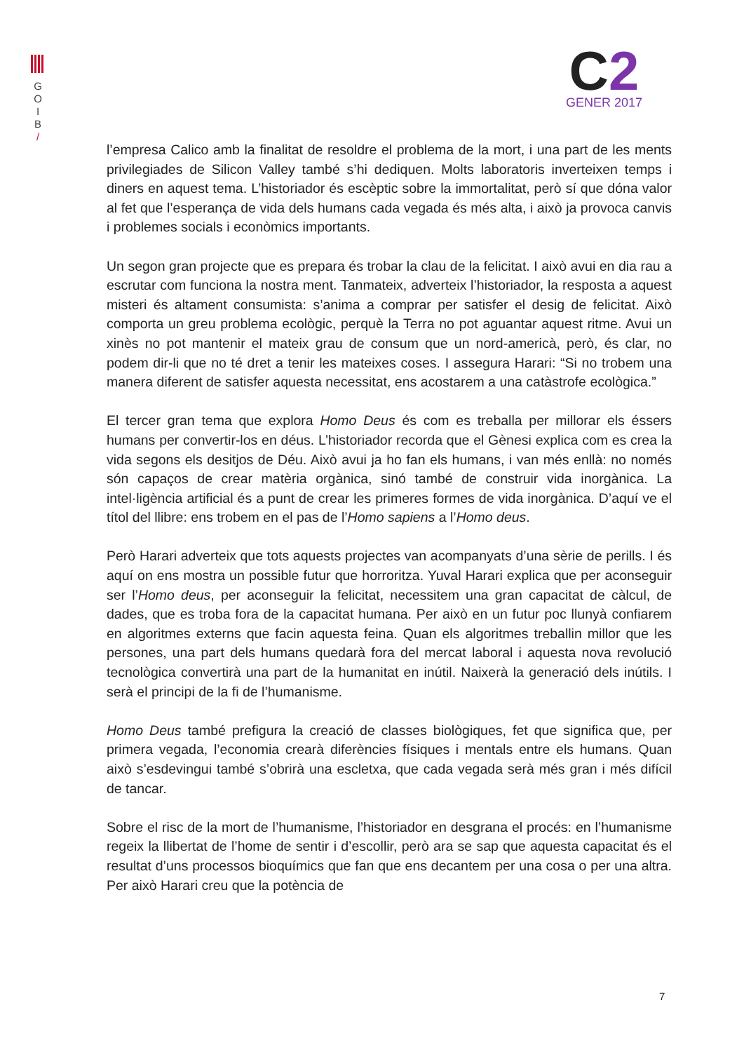G
O
I
B
/
C2
GENER 2017
l’empresa Calico amb la finalitat de resoldre el problema de la mort, i una part de les ments privilegiades de Silicon Valley també s’hi dediquen. Molts laboratoris inverteixen temps i diners en aquest tema. L’historiador és escèptic sobre la immortalitat, però sí que dóna valor al fet que l’esperança de vida dels humans cada vegada és més alta, i això ja provoca canvis i problemes socials i econòmics importants.
Un segon gran projecte que es prepara és trobar la clau de la felicitat. I això avui en dia rau a escrutar com funciona la nostra ment. Tanmateix, adverteix l’historiador, la resposta a aquest misteri és altament consumista: s’anima a comprar per satisfer el desig de felicitat. Això comporta un greu problema ecològic, perquè la Terra no pot aguantar aquest ritme. Avui un xinès no pot mantenir el mateix grau de consum que un nord-americà, però, és clar, no podem dir-li que no té dret a tenir les mateixes coses. I assegura Harari: “Si no trobem una manera diferent de satisfer aquesta necessitat, ens acostarem a una catàstrofe ecològica.”
El tercer gran tema que explora Homo Deus és com es treballa per millorar els éssers humans per convertir-los en déus. L’historiador recorda que el Gènesi explica com es crea la vida segons els desitjos de Déu. Això avui ja ho fan els humans, i van més enllà: no només són capaços de crear matèria orgànica, sinó també de construir vida inorgànica. La intel·ligència artificial és a punt de crear les primeres formes de vida inorgànica. D’aquí ve el títol del llibre: ens trobem en el pas de l’Homo sapiens a l’Homo deus.
Però Harari adverteix que tots aquests projectes van acompanyats d’una sèrie de perills. I és aquí on ens mostra un possible futur que horroritza. Yuval Harari explica que per aconseguir ser l’Homo deus, per aconseguir la felicitat, necessitem una gran capacitat de càlcul, de dades, que es troba fora de la capacitat humana. Per això en un futur poc llunyà confiarem en algoritmes externs que facin aquesta feina. Quan els algoritmes treballin millor que les persones, una part dels humans quedarà fora del mercat laboral i aquesta nova revolució tecnològica convertirà una part de la humanitat en inútil. Naixerà la generació dels inútils. I serà el principi de la fi de l’humanisme.
Homo Deus també prefigura la creació de classes biològiques, fet que significa que, per primera vegada, l’economia crearà diferències físiques i mentals entre els humans. Quan això s’esdevingui també s’obrirà una escletxa, que cada vegada serà més gran i més difícil de tancar.
Sobre el risc de la mort de l’humanisme, l’historiador en desgrana el procés: en l’humanisme regeix la llibertat de l’home de sentir i d’escollir, però ara se sap que aquesta capacitat és el resultat d’uns processos bioquímics que fan que ens decantem per una cosa o per una altra. Per això Harari creu que la potència de
7